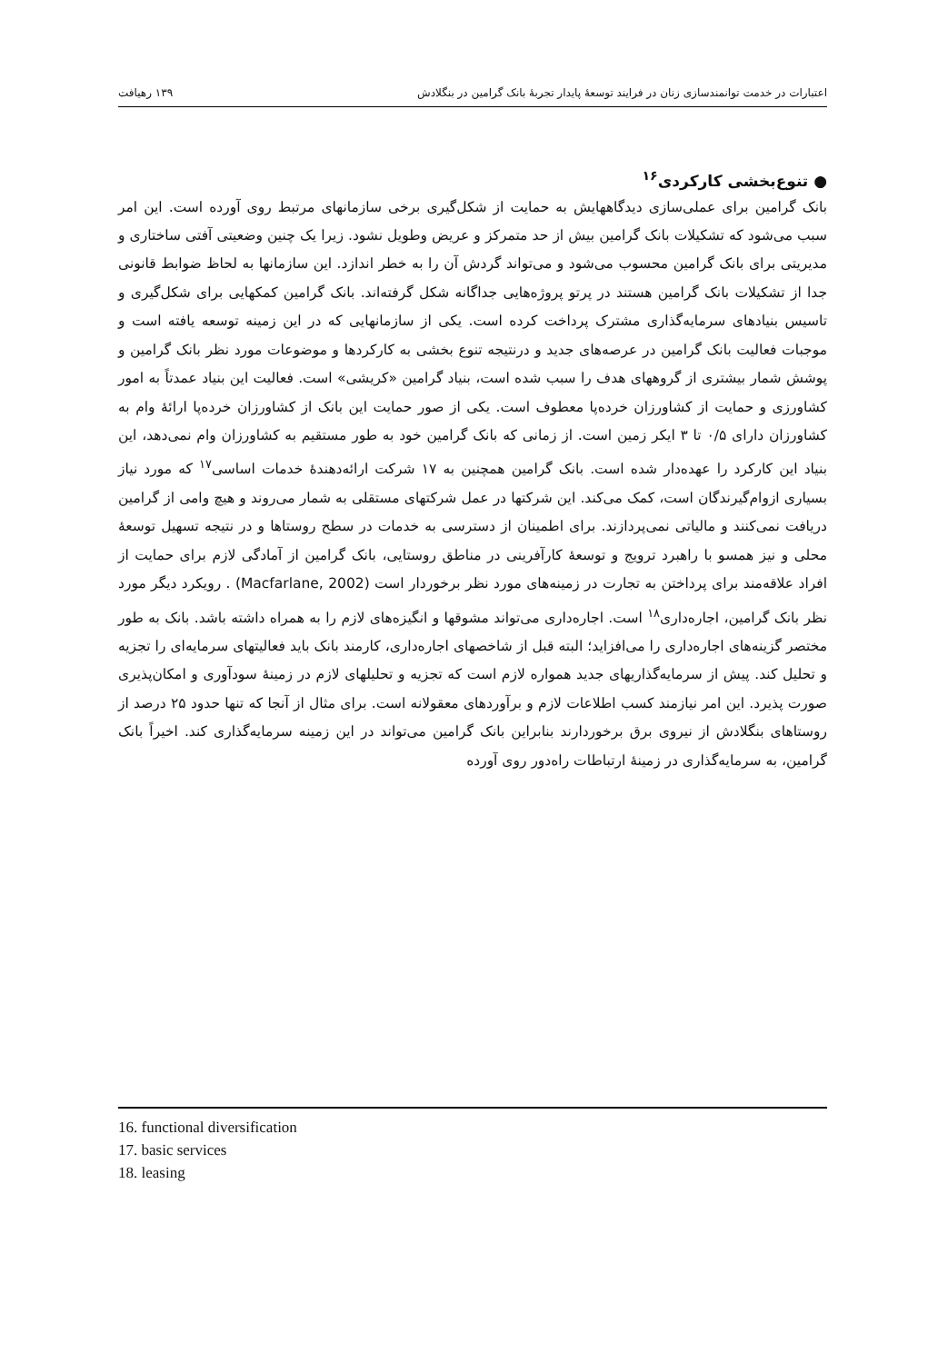اعتبارات در خدمت توانمندسازی زنان در فرایند توسعهٔ پایدار تجربهٔ بانک گرامین در بنگلادش ۱۳۹ رهیافت
● تنوع‌بخشی کارکردی<sup>۱۶</sup>
بانک گرامین برای عملی‌سازی دیدگاههایش به حمایت از شکل‌گیری برخی سازمانهای مرتبط روی آورده است. این امر سبب می‌شود که تشکیلات بانک گرامین بیش از حد متمرکز و عریض وطویل نشود. زیرا یک چنین وضعیتی آفتی ساختاری و مدیریتی برای بانک گرامین محسوب می‌شود و می‌تواند گردش آن را به خطر اندازد. این سازمانها به لحاظ ضوابط قانونی جدا از تشکیلات بانک گرامین هستند در پرتو پروژه‌هایی جداگانه شکل گرفته‌اند. بانک گرامین کمکهایی برای شکل‌گیری و تاسیس بنیادهای سرمایه‌گذاری مشترک پرداخت کرده است. یکی از سازمانهایی که در این زمینه توسعه یافته است و موجبات فعالیت بانک گرامین در عرصه‌های جدید و درنتیجه تنوع بخشی به کارکردها و موضوعات مورد نظر بانک گرامین و پوشش شمار بیشتری از گروههای هدف را سبب شده است، بنیاد گرامین «کریشی» است. فعالیت این بنیاد عمدتاً به امور کشاورزی و حمایت از کشاورزان خرده‌پا معطوف است. یکی از صور حمایت این بانک از کشاورزان خرده‌پا ارائهٔ وام به کشاورزان دارای ۰/۵ تا ۳ ایکر زمین است. از زمانی که بانک گرامین خود به طور مستقیم به کشاورزان وام نمی‌دهد، این بنیاد این کارکرد را عهده‌دار شده است. بانک گرامین همچنین به ۱۷ شرکت ارائه‌دهندهٔ خدمات اساسی<sup>۱۷</sup> که مورد نیاز بسیاری ازوام‌گیرندگان است، کمک می‌کند. این شرکتها در عمل شرکتهای مستقلی به شمار می‌روند و هیچ وامی از گرامین دریافت نمی‌کنند و مالیاتی نمی‌پردازند. برای اطمینان از دسترسی به خدمات در سطح روستاها و در نتیجه تسهیل توسعهٔ محلی و نیز همسو با راهبرد ترویج و توسعهٔ کارآفرینی در مناطق روستایی، بانک گرامین از آمادگی لازم برای حمایت از افراد علاقه‌مند برای پرداختن به تجارت در زمینه‌های مورد نظر برخوردار است (Macfarlane, 2002) . رویکرد دیگر مورد نظر بانک گرامین، اجاره‌داری<sup>۱۸</sup> است. اجاره‌داری می‌تواند مشوقها و انگیزه‌های لازم را به همراه داشته باشد. بانک به طور مختصر گزینه‌های اجاره‌داری را می‌افزاید؛ البته قبل از شاخصهای اجاره‌داری، کارمند بانک باید فعالیتهای سرمایه‌ای را تجزیه و تحلیل کند. پیش از سرمایه‌گذاریهای جدید همواره لازم است که تجزیه و تحلیلهای لازم در زمینهٔ سودآوری و امکان‌پذیری صورت پذیرد. این امر نیازمند کسب اطلاعات لازم و برآوردهای معقولانه است. برای مثال از آنجا که تنها حدود ۲۵ درصد از روستاهای بنگلادش از نیروی برق برخوردارند بنابراین بانک گرامین می‌تواند در این زمینه سرمایه‌گذاری کند. اخیراً بانک گرامین، به سرمایه‌گذاری در زمینهٔ ارتباطات راه‌دور روی آورده
16. functional diversification
17. basic services
18. leasing